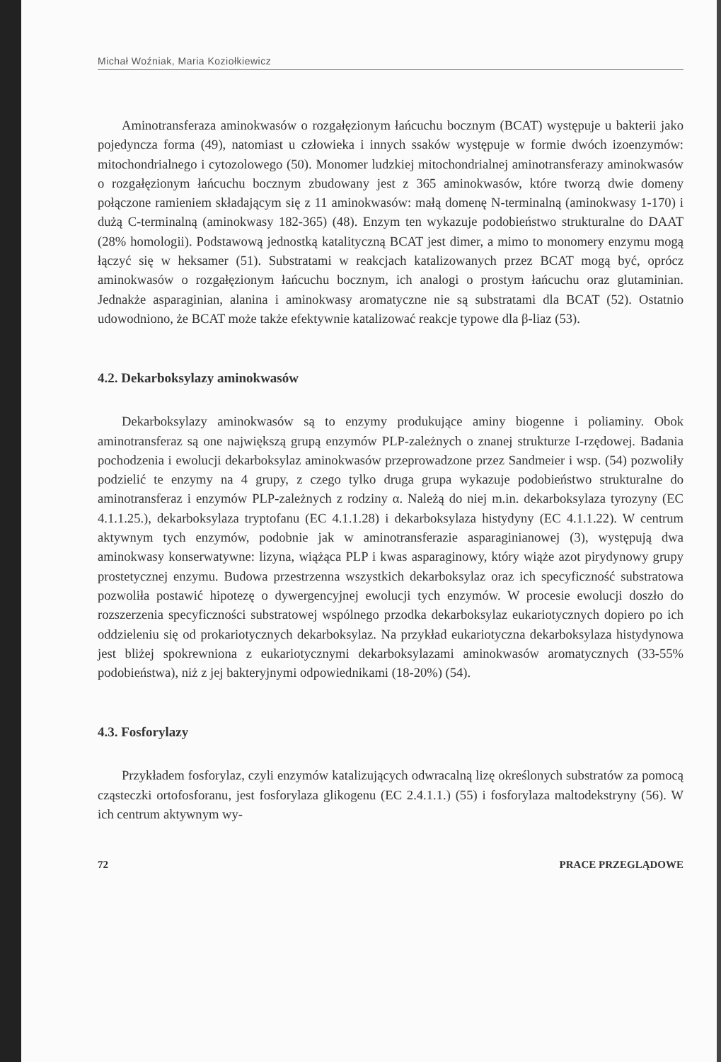Michał Woźniak, Maria Koziołkiewicz
Aminotransferaza aminokwasów o rozgałęzionym łańcuchu bocznym (BCAT) występuje u bakterii jako pojedyncza forma (49), natomiast u człowieka i innych ssaków występuje w formie dwóch izoenzymów: mitochondrialnego i cytozolowego (50). Monomer ludzkiej mitochondrialnej aminotransferazy aminokwasów o rozgałęzionym łańcuchu bocznym zbudowany jest z 365 aminokwasów, które tworzą dwie domeny połączone ramieniem składającym się z 11 aminokwasów: małą domenę N-terminalną (aminokwasy 1-170) i dużą C-terminalną (aminokwasy 182-365) (48). Enzym ten wykazuje podobieństwo strukturalne do DAAT (28% homologii). Podstawową jednostką katalityczną BCAT jest dimer, a mimo to monomery enzymu mogą łączyć się w heksamer (51). Substratami w reakcjach katalizowanych przez BCAT mogą być, oprócz aminokwasów o rozgałęzionym łańcuchu bocznym, ich analogi o prostym łańcuchu oraz glutaminian. Jednakże asparaginian, alanina i aminokwasy aromatyczne nie są substratami dla BCAT (52). Ostatnio udowodniono, że BCAT może także efektywnie katalizować reakcje typowe dla β-liaz (53).
4.2. Dekarboksylazy aminokwasów
Dekarboksylazy aminokwasów są to enzymy produkujące aminy biogenne i poliaminy. Obok aminotransferaz są one największą grupą enzymów PLP-zależnych o znanej strukturze I-rzędowej. Badania pochodzenia i ewolucji dekarboksylaz aminokwasów przeprowadzone przez Sandmeier i wsp. (54) pozwoliły podzielić te enzymy na 4 grupy, z czego tylko druga grupa wykazuje podobieństwo strukturalne do aminotransferaz i enzymów PLP-zależnych z rodziny α. Należą do niej m.in. dekarboksylaza tyrozyny (EC 4.1.1.25.), dekarboksylaza tryptofanu (EC 4.1.1.28) i dekarboksylaza histydyny (EC 4.1.1.22). W centrum aktywnym tych enzymów, podobnie jak w aminotransferazie asparaginianowej (3), występują dwa aminokwasy konserwatywne: lizyna, wiążąca PLP i kwas asparaginowy, który wiąże azot pirydynowy grupy prostetycznej enzymu. Budowa przestrzenna wszystkich dekarboksylaz oraz ich specyficzność substratowa pozwoliła postawić hipotezę o dywergencyjnej ewolucji tych enzymów. W procesie ewolucji doszło do rozszerzenia specyficzności substratowej wspólnego przodka dekarboksylaz eukariotycznych dopiero po ich oddzieleniu się od prokariotycznych dekarboksylaz. Na przykład eukariotyczna dekarboksylaza histydynowa jest bliżej spokrewniona z eukariotycznymi dekarboksylazami aminokwasów aromatycznych (33-55% podobieństwa), niż z jej bakteryjnymi odpowiednikami (18-20%) (54).
4.3. Fosforylazy
Przykładem fosforylaz, czyli enzymów katalizujących odwracalną lizę określonych substratów za pomocą cząsteczki ortofosforanu, jest fosforylaza glikogenu (EC 2.4.1.1.) (55) i fosforylaza maltodekstryny (56). W ich centrum aktywnym wy-
72 PRACE PRZEGLĄDOWE